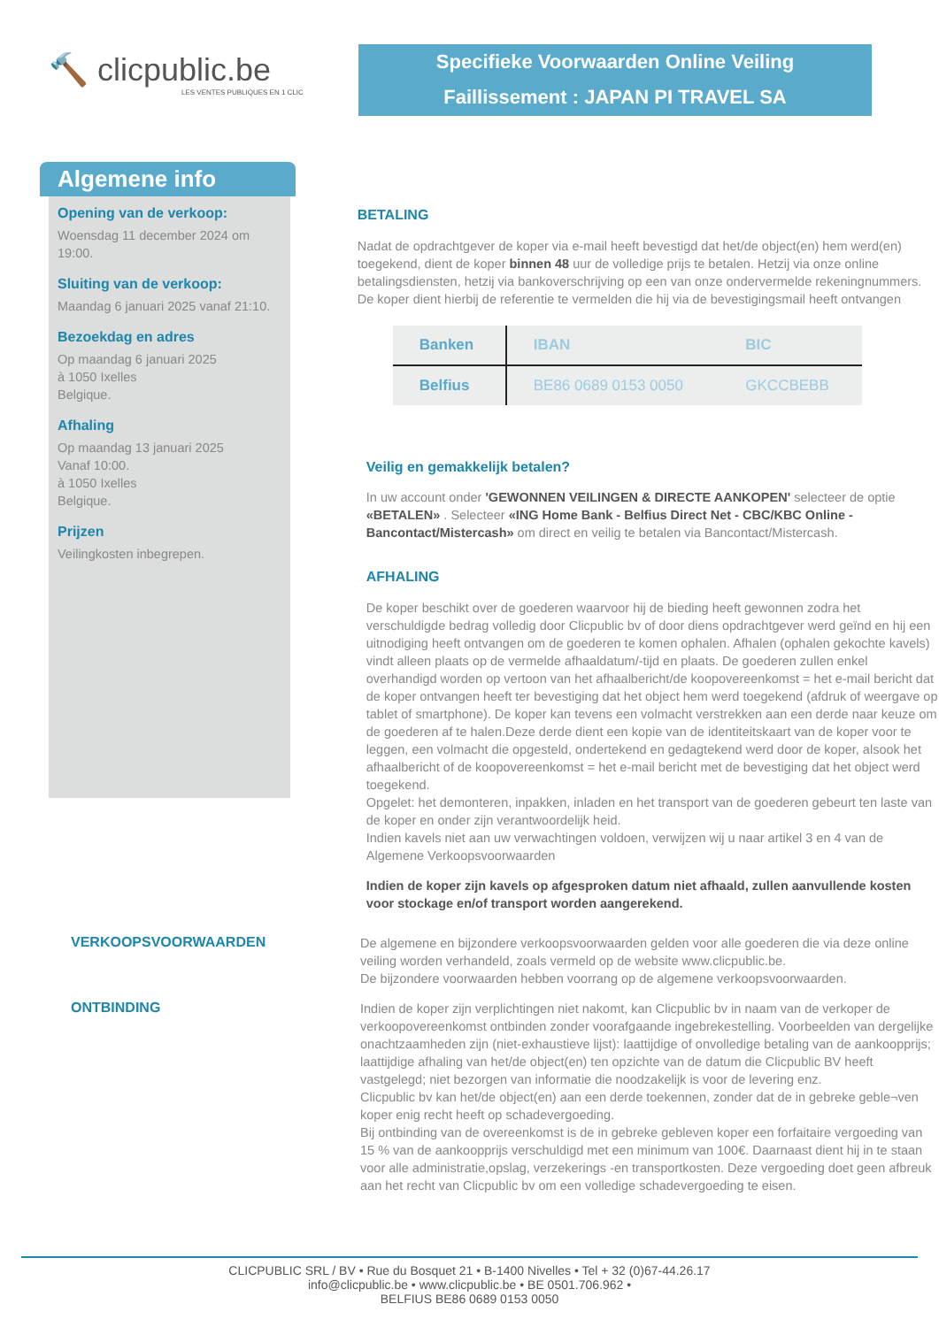🔨 clicpublic.be
LES VENTES PUBLIQUES EN 1 CLIC
Specifieke Voorwaarden Online Veiling
Faillissement : JAPAN PI TRAVEL SA
Algemene info
Opening van de verkoop:
Woensdag 11 december 2024 om 19:00.
Sluiting van de verkoop:
Maandag 6 januari 2025 vanaf 21:10.
Bezoekdag en adres
Op maandag 6 januari 2025
à 1050 Ixelles
Belgique.
Afhaling
Op maandag 13 januari 2025
Vanaf 10:00.
à 1050 Ixelles
Belgique.
Prijzen
Veilingkosten inbegrepen.
BETALING
Nadat de opdrachtgever de koper via e-mail heeft bevestigd dat het/de object(en) hem werd(en) toegekend, dient de koper binnen 48 uur de volledige prijs te betalen. Hetzij via onze online betalingsdiensten, hetzij via bankoverschrijving op een van onze ondervermelde rekeningnummers. De koper dient hierbij de referentie te vermelden die hij via de bevestigingsmail heeft ontvangen
| Banken | IBAN | BIC |
| --- | --- | --- |
| Belfius | BE86 0689 0153 0050 | GKCCBEBB |
Veilig en gemakkelijk betalen?
In uw account onder 'GEWONNEN VEILINGEN & DIRECTE AANKOPEN' selecteer de optie «BETALEN» . Selecteer «ING Home Bank - Belfius Direct Net - CBC/KBC Online - Bancontact/Mistercash» om direct en veilig te betalen via Bancontact/Mistercash.
AFHALING
De koper beschikt over de goederen waarvoor hij de bieding heeft gewonnen zodra het verschuldigde bedrag volledig door Clicpublic bv of door diens opdrachtgever werd geïnd en hij een uitnodiging heeft ontvangen om de goederen te komen ophalen. Afhalen (ophalen gekochte kavels) vindt alleen plaats op de vermelde afhaaldatum/-tijd en plaats. De goederen zullen enkel overhandigd worden op vertoon van het afhaalbericht/de koopovereenkomst = het e-mail bericht dat de koper ontvangen heeft ter bevestiging dat het object hem werd toegekend (afdruk of weergave op tablet of smartphone). De koper kan tevens een volmacht verstrekken aan een derde naar keuze om de goederen af te halen.Deze derde dient een kopie van de identiteitskaart van de koper voor te leggen, een volmacht die opgesteld, ondertekend en gedagtekend werd door de koper, alsook het afhaalbericht of de koopovereenkomst = het e-mail bericht met de bevestiging dat het object werd toegekend.
Opgelet: het demonteren, inpakken, inladen en het transport van de goederen gebeurt ten laste van de koper en onder zijn verantwoordelijk heid.
Indien kavels niet aan uw verwachtingen voldoen, verwijzen wij u naar artikel 3 en 4 van de Algemene Verkoopsvoorwaarden
Indien de koper zijn kavels op afgesproken datum niet afhaald, zullen aanvullende kosten voor stockage en/of transport worden aangerekend.
VERKOOPSVOORWAARDEN
De algemene en bijzondere verkoopsvoorwaarden gelden voor alle goederen die via deze online veiling worden verhandeld, zoals vermeld op de website www.clicpublic.be.
De bijzondere voorwaarden hebben voorrang op de algemene verkoopsvoorwaarden.
ONTBINDING
Indien de koper zijn verplichtingen niet nakomt, kan Clicpublic bv in naam van de verkoper de verkoopovereenkomst ontbinden zonder voorafgaande ingebrekestelling. Voorbeelden van dergelijke onachtzaamheden zijn (niet-exhaustieve lijst): laattijdige of onvolledige betaling van de aankoopprijs; laattijdige afhaling van het/de object(en) ten opzichte van de datum die Clicpublic BV heeft vastgelegd; niet bezorgen van informatie die noodzakelijk is voor de levering enz.
Clicpublic bv kan het/de object(en) aan een derde toekennen, zonder dat de in gebreke geble¬ven koper enig recht heeft op schadevergoeding.
Bij ontbinding van de overeenkomst is de in gebreke gebleven koper een forfaitaire vergoeding van 15 % van de aankoopprijs verschuldigd met een minimum van 100€. Daarnaast dient hij in te staan voor alle administratie,opslag, verzekerings -en transportkosten. Deze vergoeding doet geen afbreuk aan het recht van Clicpublic bv om een volledige schadevergoeding te eisen.
CLICPUBLIC SRL / BV • Rue du Bosquet 21 • B-1400 Nivelles • Tel + 32 (0)67-44.26.17
info@clicpublic.be • www.clicpublic.be • BE 0501.706.962 •
BELFIUS BE86 0689 0153 0050